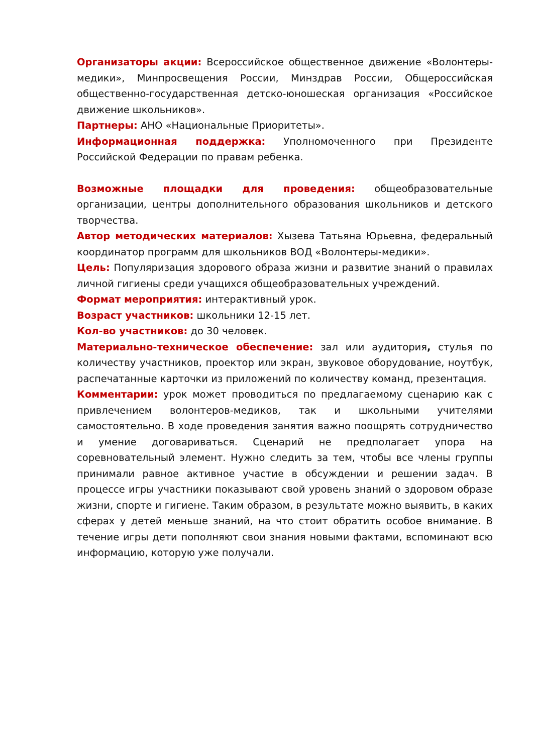Организаторы акции: Всероссийское общественное движение «Волонтеры-медики», Минпросвещения России, Минздрав России, Общероссийская общественно-государственная детско-юношеская организация «Российское движение школьников».
Партнеры: АНО «Национальные Приоритеты».
Информационная поддержка: Уполномоченного при Президенте Российской Федерации по правам ребенка.
Возможные площадки для проведения: общеобразовательные организации, центры дополнительного образования школьников и детского творчества.
Автор методических материалов: Хызева Татьяна Юрьевна, федеральный координатор программ для школьников ВОД «Волонтеры-медики».
Цель: Популяризация здорового образа жизни и развитие знаний о правилах личной гигиены среди учащихся общеобразовательных учреждений.
Формат мероприятия: интерактивный урок.
Возраст участников: школьники 12-15 лет.
Кол-во участников: до 30 человек.
Материально-техническое обеспечение: зал или аудитория, стулья по количеству участников, проектор или экран, звуковое оборудование, ноутбук, распечатанные карточки из приложений по количеству команд, презентация.
Комментарии: урок может проводиться по предлагаемому сценарию как с привлечением волонтеров-медиков, так и школьными учителями самостоятельно. В ходе проведения занятия важно поощрять сотрудничество и умение договариваться. Сценарий не предполагает упора на соревновательный элемент. Нужно следить за тем, чтобы все члены группы принимали равное активное участие в обсуждении и решении задач. В процессе игры участники показывают свой уровень знаний о здоровом образе жизни, спорте и гигиене. Таким образом, в результате можно выявить, в каких сферах у детей меньше знаний, на что стоит обратить особое внимание. В течение игры дети пополняют свои знания новыми фактами, вспоминают всю информацию, которую уже получали.